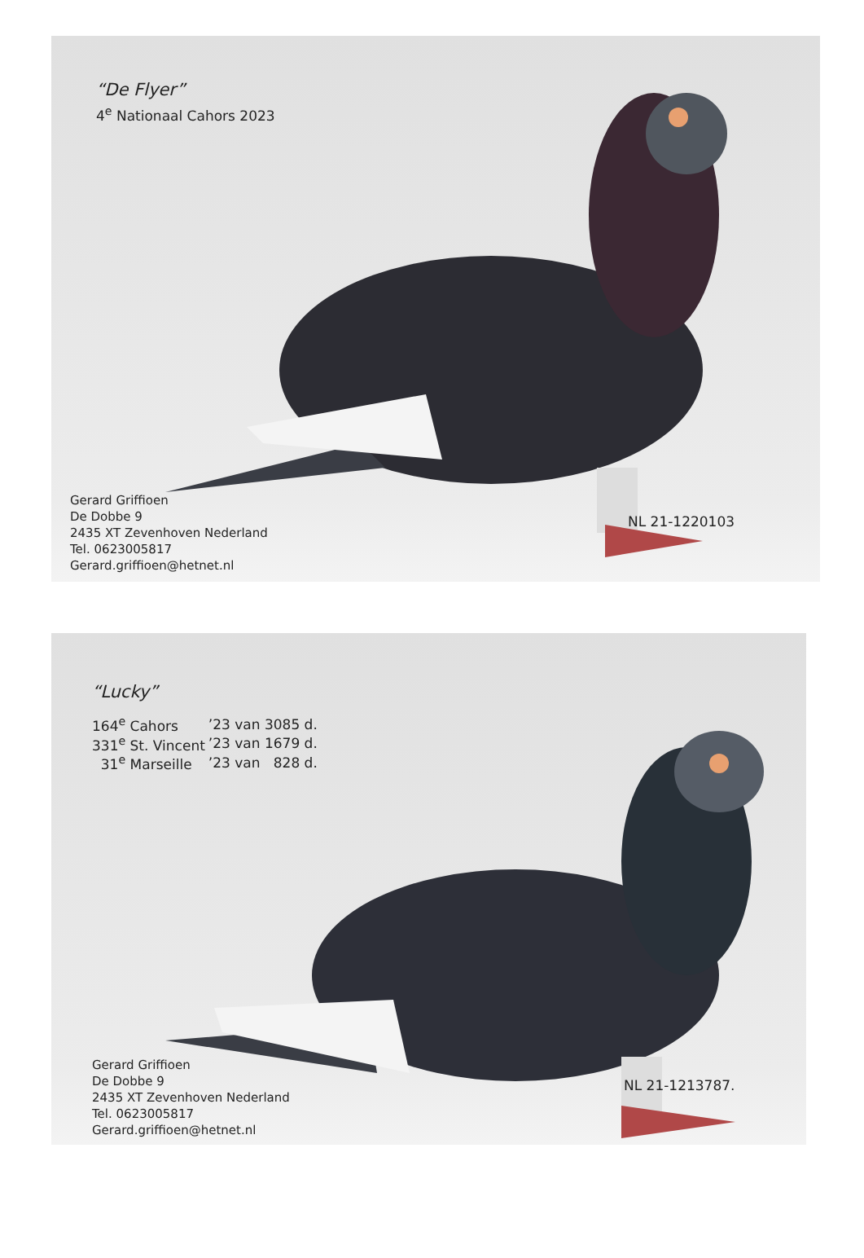“De Flyer”
4<sup>e</sup> Nationaal Cahors 2023
Gerard Griffioen
De Dobbe 9
2435 XT Zevenhoven Nederland
Tel. 0623005817
Gerard.griffioen@hetnet.nl
NL 21-1220103
“Lucky”
| 164<sup>e</sup> Cahors | ’23 van 3085 d. |
| 331<sup>e</sup> St. Vincent | ’23 van 1679 d. |
| 31<sup>e</sup> Marseille | ’23 van 828 d. |
Gerard Griffioen
De Dobbe 9
2435 XT Zevenhoven Nederland
Tel. 0623005817
Gerard.griffioen@hetnet.nl
NL 21-1213787.